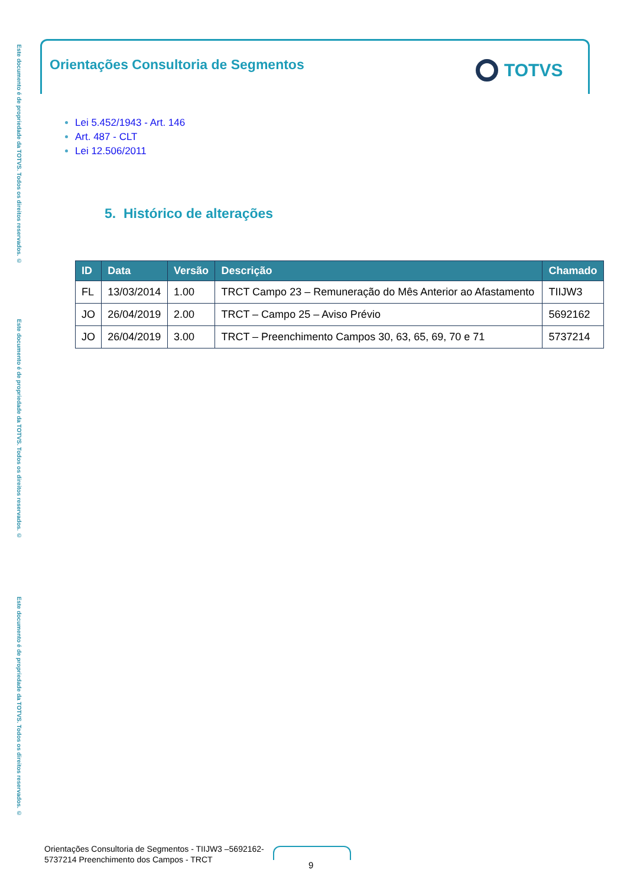Este documento é de propriedade da TOTVS. Todos os direitos reservados. ©
Este documento é de propriedade da TOTVS. Todos os direitos reservados. ©
Este documento é de propriedade da TOTVS. Todos os direitos reservados. ©
Orientações Consultoria de Segmentos
TOTVS
Lei 5.452/1943 - Art. 146
Art. 487 - CLT
Lei 12.506/2011
5. Histórico de alterações
| ID | Data | Versão | Descrição | Chamado |
| --- | --- | --- | --- | --- |
| FL | 13/03/2014 | 1.00 | TRCT Campo 23 – Remuneração do Mês Anterior ao Afastamento | TIIJW3 |
| JO | 26/04/2019 | 2.00 | TRCT – Campo 25 – Aviso Prévio | 5692162 |
| JO | 26/04/2019 | 3.00 | TRCT – Preenchimento Campos 30, 63, 65, 69, 70 e 71 | 5737214 |
Orientações Consultoria de Segmentos - TIIJW3 –5692162-
5737214 Preenchimento dos Campos - TRCT
9